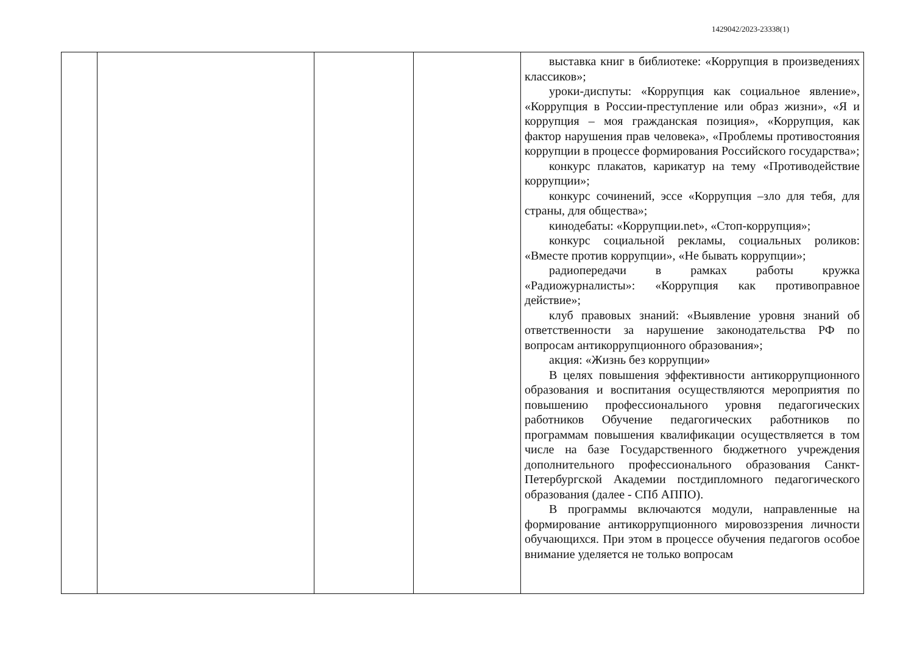1429042/2023-23338(1)
| | | | | выставка книг в библиотеке: «Коррупция в произведениях классиков»; уроки-диспуты: «Коррупция как социальное явление», «Коррупция в России-преступление или образ жизни», «Я и коррупция – моя гражданская позиция», «Коррупция, как фактор нарушения прав человека», «Проблемы противостояния коррупции в процессе формирования Российского государства»; конкурс плакатов, карикатур на тему «Противодействие коррупции»; конкурс сочинений, эссе «Коррупция –зло для тебя, для страны, для общества»; кинодебаты: «Коррупции.net», «Стоп-коррупция»; конкурс социальной рекламы, социальных роликов: «Вместе против коррупции», «Не бывать коррупции»; радиопередачи в рамках работы кружка «Радиожурналисты»: «Коррупция как противоправное действие»; клуб правовых знаний: «Выявление уровня знаний об ответственности за нарушение законодательства РФ по вопросам антикоррупционного образования»; акция: «Жизнь без коррупции» В целях повышения эффективности антикоррупционного образования и воспитания осуществляются мероприятия по повышению профессионального уровня педагогических работников Обучение педагогических работников по программам повышения квалификации осуществляется в том числе на базе Государственного бюджетного учреждения дополнительного профессионального образования Санкт-Петербургской Академии постдипломного педагогического образования (далее - СПб АППО). В программы включаются модули, направленные на формирование антикоррупционного мировоззрения личности обучающихся. При этом в процессе обучения педагогов особое внимание уделяется не только вопросам |